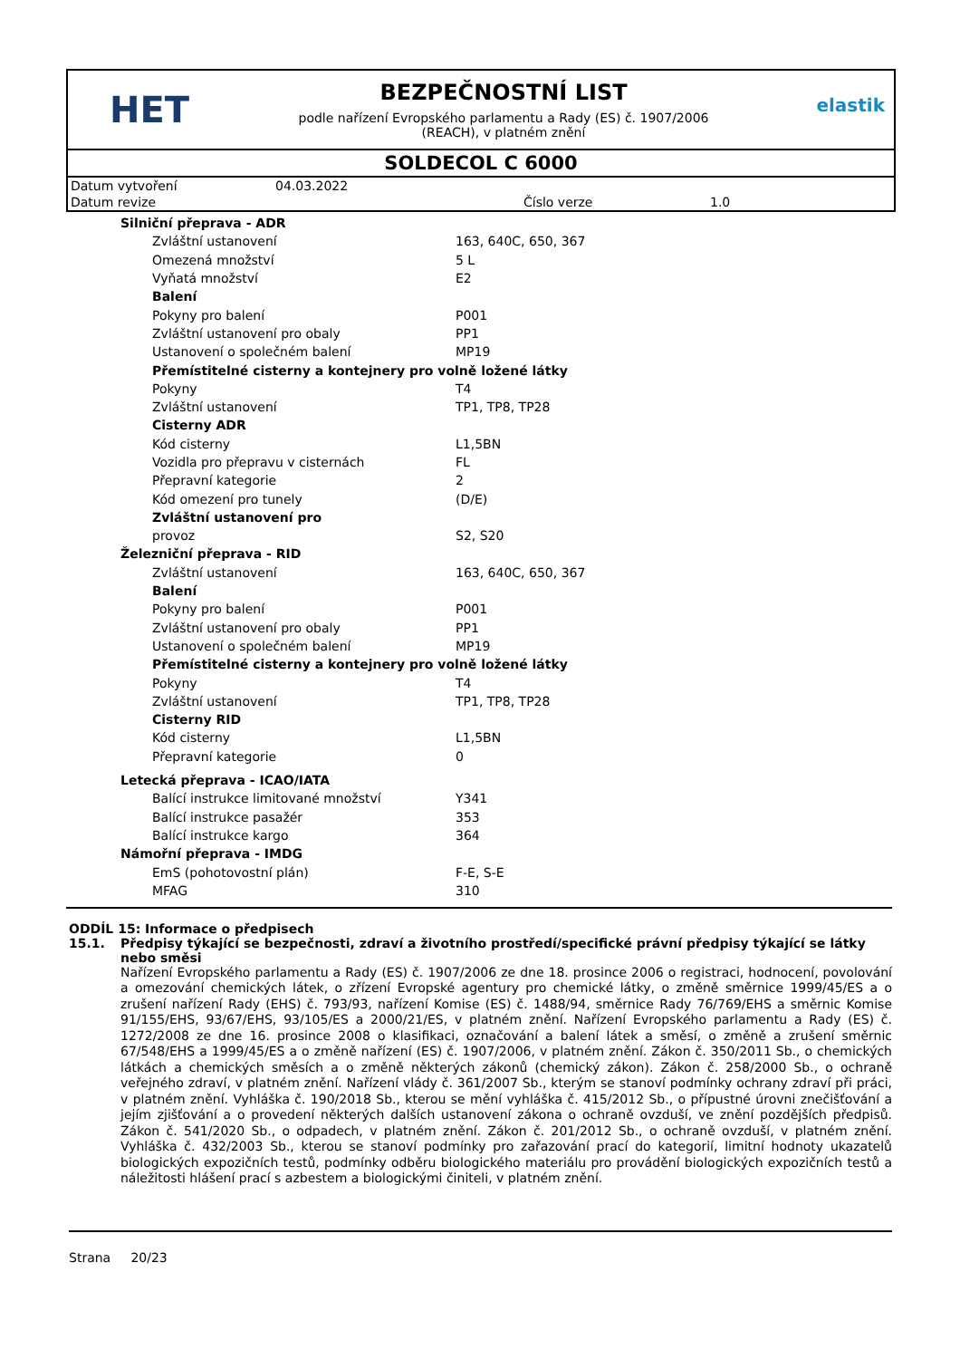HET
BEZPEČNOSTNÍ LIST
podle nařízení Evropského parlamentu a Rady (ES) č. 1907/2006
(REACH), v platném znění
elastik
SOLDECOL C 6000
| Datum vytvoření | 04.03.2022 | | |
| Datum revize | | Číslo verze | 1.0 |
| Silniční přeprava - ADR | |
| Zvláštní ustanovení | 163, 640C, 650, 367 |
| Omezená množství | 5 L |
| Vyňatá množství | E2 |
| Balení | |
| Pokyny pro balení | P001 |
| Zvláštní ustanovení pro obaly | PP1 |
| Ustanovení o společném balení | MP19 |
| Přemístitelné cisterny a kontejnery pro volně ložené látky | |
| Pokyny | T4 |
| Zvláštní ustanovení | TP1, TP8, TP28 |
| Cisterny ADR | |
| Kód cisterny | L1,5BN |
| Vozidla pro přepravu v cisternách | FL |
| Přepravní kategorie | 2 |
| Kód omezení pro tunely | (D/E) |
| Zvláštní ustanovení pro | |
| provoz | S2, S20 |
| Železniční přeprava - RID | |
| Zvláštní ustanovení | 163, 640C, 650, 367 |
| Balení | |
| Pokyny pro balení | P001 |
| Zvláštní ustanovení pro obaly | PP1 |
| Ustanovení o společném balení | MP19 |
| Přemístitelné cisterny a kontejnery pro volně ložené látky | |
| Pokyny | T4 |
| Zvláštní ustanovení | TP1, TP8, TP28 |
| Cisterny RID | |
| Kód cisterny | L1,5BN |
| Přepravní kategorie | 0 |
| Letecká přeprava - ICAO/IATA | |
| Balící instrukce limitované množství | Y341 |
| Balící instrukce pasažér | 353 |
| Balící instrukce kargo | 364 |
| Námořní přeprava - IMDG | |
| EmS (pohotovostní plán) | F-E, S-E |
| MFAG | 310 |
ODDÍL 15: Informace o předpisech
15.1. Předpisy týkající se bezpečnosti, zdraví a životního prostředí/specifické právní předpisy týkající se látky nebo směsi
Nařízení Evropského parlamentu a Rady (ES) č. 1907/2006 ze dne 18. prosince 2006 o registraci, hodnocení, povolování a omezování chemických látek, o zřízení Evropské agentury pro chemické látky, o změně směrnice 1999/45/ES a o zrušení nařízení Rady (EHS) č. 793/93, nařízení Komise (ES) č. 1488/94, směrnice Rady 76/769/EHS a směrnic Komise 91/155/EHS, 93/67/EHS, 93/105/ES a 2000/21/ES, v platném znění. Nařízení Evropského parlamentu a Rady (ES) č. 1272/2008 ze dne 16. prosince 2008 o klasifikaci, označování a balení látek a směsí, o změně a zrušení směrnic 67/548/EHS a 1999/45/ES a o změně nařízení (ES) č. 1907/2006, v platném znění. Zákon č. 350/2011 Sb., o chemických látkách a chemických směsích a o změně některých zákonů (chemický zákon). Zákon č. 258/2000 Sb., o ochraně veřejného zdraví, v platném znění. Nařízení vlády č. 361/2007 Sb., kterým se stanoví podmínky ochrany zdraví při práci, v platném znění. Vyhláška č. 190/2018 Sb., kterou se mění vyhláška č. 415/2012 Sb., o přípustné úrovni znečišťování a jejím zjišťování a o provedení některých dalších ustanovení zákona o ochraně ovzduší, ve znění pozdějších předpisů. Zákon č. 541/2020 Sb., o odpadech, v platném znění. Zákon č. 201/2012 Sb., o ochraně ovzduší, v platném znění. Vyhláška č. 432/2003 Sb., kterou se stanoví podmínky pro zařazování prací do kategorií, limitní hodnoty ukazatelů biologických expozičních testů, podmínky odběru biologického materiálu pro provádění biologických expozičních testů a náležitosti hlášení prací s azbestem a biologickými činiteli, v platném znění.
Strana 20/23